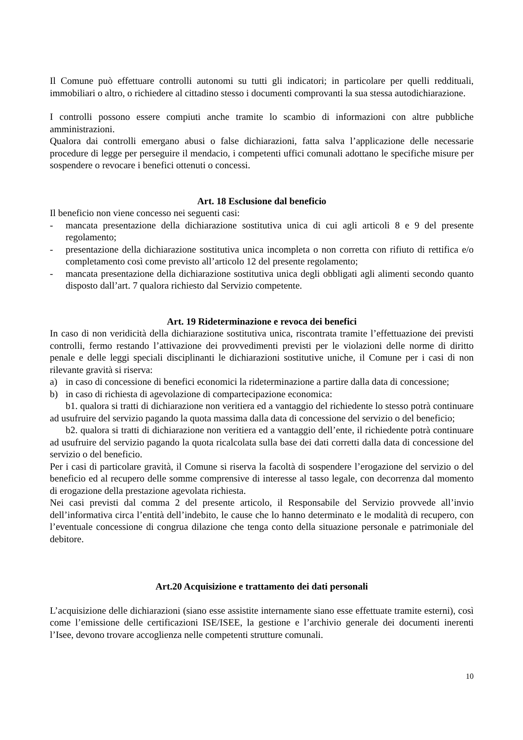Il Comune può effettuare controlli autonomi su tutti gli indicatori; in particolare per quelli reddituali, immobiliari o altro, o richiedere al cittadino stesso i documenti comprovanti la sua stessa autodichiarazione.
I controlli possono essere compiuti anche tramite lo scambio di informazioni con altre pubbliche amministrazioni.
Qualora dai controlli emergano abusi o false dichiarazioni, fatta salva l’applicazione delle necessarie procedure di legge per perseguire il mendacio, i competenti uffici comunali adottano le specifiche misure per sospendere o revocare i benefici ottenuti o concessi.
Art. 18 Esclusione dal beneficio
Il beneficio non viene concesso nei seguenti casi:
- mancata presentazione della dichiarazione sostitutiva unica di cui agli articoli 8 e 9 del presente regolamento;
- presentazione della dichiarazione sostitutiva unica incompleta o non corretta con rifiuto di rettifica e/o completamento così come previsto all’articolo 12 del presente regolamento;
- mancata presentazione della dichiarazione sostitutiva unica degli obbligati agli alimenti secondo quanto disposto dall’art. 7 qualora richiesto dal Servizio competente.
Art. 19 Rideterminazione e revoca dei benefici
In caso di non veridicità della dichiarazione sostitutiva unica, riscontrata tramite l’effettuazione dei previsti controlli, fermo restando l’attivazione dei provvedimenti previsti per le violazioni delle norme di diritto penale e delle leggi speciali disciplinanti le dichiarazioni sostitutive uniche, il Comune per i casi di non rilevante gravità si riserva:
a) in caso di concessione di benefici economici la rideterminazione a partire dalla data di concessione;
b) in caso di richiesta di agevolazione di compartecipazione economica:
b1. qualora si tratti di dichiarazione non veritiera ed a vantaggio del richiedente lo stesso potrà continuare ad usufruire del servizio pagando la quota massima dalla data di concessione del servizio o del beneficio;
b2. qualora si tratti di dichiarazione non veritiera ed a vantaggio dell’ente, il richiedente potrà continuare ad usufruire del servizio pagando la quota ricalcolata sulla base dei dati corretti dalla data di concessione del servizio o del beneficio.
Per i casi di particolare gravità, il Comune si riserva la facoltà di sospendere l’erogazione del servizio o del beneficio ed al recupero delle somme comprensive di interesse al tasso legale, con decorrenza dal momento di erogazione della prestazione agevolata richiesta.
Nei casi previsti dal comma 2 del presente articolo, il Responsabile del Servizio provvede all’invio dell’informativa circa l’entità dell’indebito, le cause che lo hanno determinato e le modalità di recupero, con l’eventuale concessione di congrua dilazione che tenga conto della situazione personale e patrimoniale del debitore.
Art.20 Acquisizione e trattamento dei dati personali
L’acquisizione delle dichiarazioni (siano esse assistite internamente siano esse effettuate tramite esterni), così come l’emissione delle certificazioni ISE/ISEE, la gestione e l’archivio generale dei documenti inerenti l’Isee, devono trovare accoglienza nelle competenti strutture comunali.
10